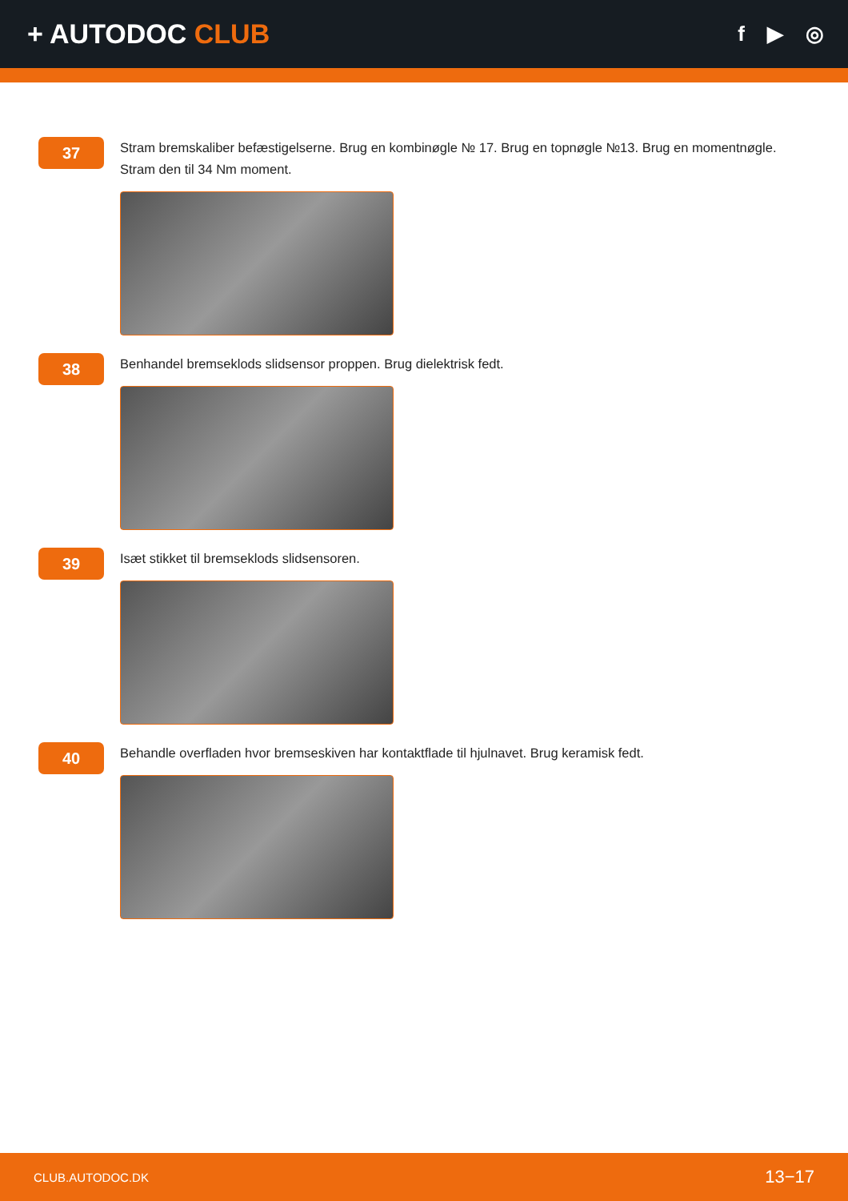+ AUTODOC CLUB
f ▶ ◎
37
Stram bremskaliber befæstigelserne. Brug en kombinøgle № 17. Brug en topnøgle №13. Brug en momentnøgle. Stram den til 34 Nm moment.
38
Benhandel bremseklods slidsensor proppen. Brug dielektrisk fedt.
39
Isæt stikket til bremseklods slidsensoren.
40
Behandle overfladen hvor bremseskiven har kontaktflade til hjulnavet. Brug keramisk fedt.
CLUB.AUTODOC.DK 13−17